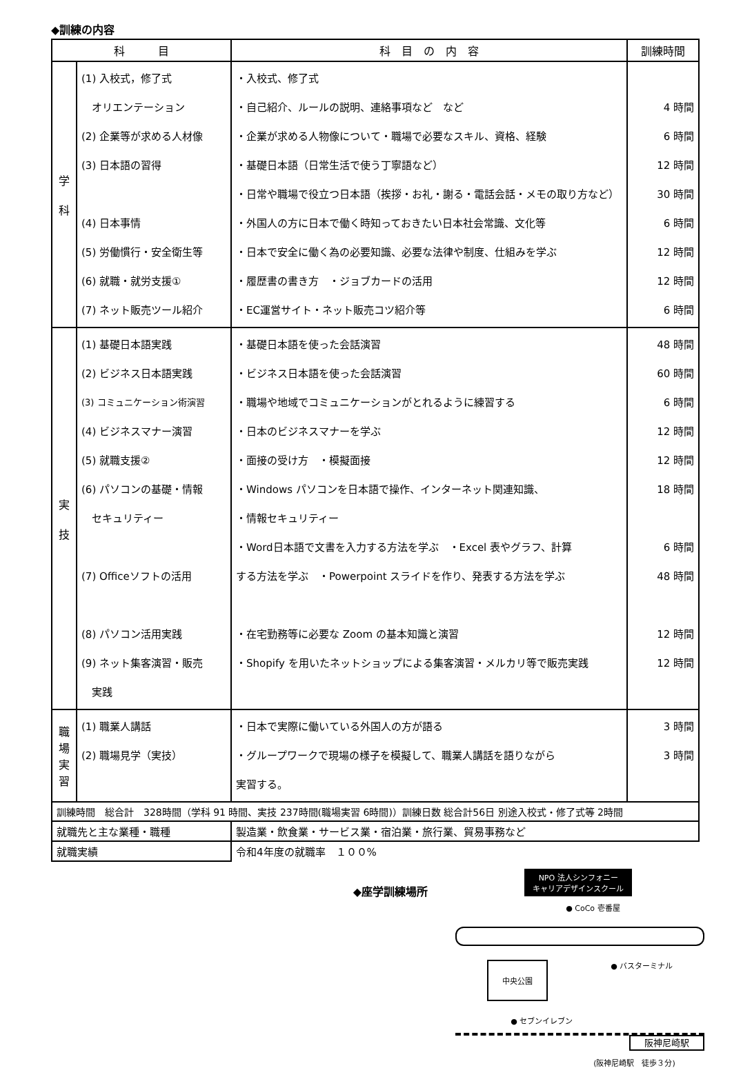◆訓練の内容
| 科 目 | | 科 目 の 内 容 | 訓練時間 |
| --- | --- | --- | --- |
| 学 科 | (1) 入校式，修了式 オリエンテーション (2) 企業等が求める人材像 (3) 日本語の習得 (4) 日本事情 (5) 労働慣行・安全衛生等 (6) 就職・就労支援① (7) ネット販売ツール紹介 | ・入校式、修了式 ・自己紹介、ルールの説明、連絡事項など など ・企業が求める人物像について・職場で必要なスキル、資格、経験 ・基礎日本語（日常生活で使う丁寧語など） ・日常や職場で役立つ日本語（挨拶・お礼・謝る・電話会話・メモの取り方など） ・外国人の方に日本で働く時知っておきたい日本社会常識、文化等 ・日本で安全に働く為の必要知識、必要な法律や制度、仕組みを学ぶ ・履歴書の書き方 ・ジョブカードの活用 ・EC運営サイト・ネット販売コツ紹介等 | 4 時間 6 時間 12 時間 30 時間 6 時間 12 時間 12 時間 6 時間 |
| 実 技 | (1) 基礎日本語実践 (2) ビジネス日本語実践 (3) コミュニケーション術演習 (4) ビジネスマナー演習 (5) 就職支援② (6) パソコンの基礎・情報 セキュリティー (7) Officeソフトの活用 (8) パソコン活用実践 (9) ネット集客演習・販売 実践 | ・基礎日本語を使った会話演習 ・ビジネス日本語を使った会話演習 ・職場や地域でコミュニケーションがとれるように練習する ・日本のビジネスマナーを学ぶ ・面接の受け方 ・模擬面接 ・Windows パソコンを日本語で操作、インターネット関連知識、 ・情報セキュリティー ・Word日本語で文書を入力する方法を学ぶ ・Excel 表やグラフ、計算 する方法を学ぶ ・Powerpoint スライドを作り、発表する方法を学ぶ ・在宅勤務等に必要な Zoom の基本知識と演習 ・Shopify を用いたネットショップによる集客演習・メルカリ等で販売実践 | 48 時間 60 時間 6 時間 12 時間 12 時間 18 時間 6 時間 48 時間 12 時間 12 時間 |
| 職 場 実 習 | (1) 職業人講話 (2) 職場見学（実技） | ・日本で実際に働いている外国人の方が語る ・グループワークで現場の様子を模擬して、職業人講話を語りながら 実習する。 | 3 時間 3 時間 |
| 訓練時間 総合計 328時間（学科 91 時間、実技 237時間(職場実習 6時間)）訓練日数 総合計56日 別途入校式・修了式等 2時間 | | | |
| 就職先と主な業種・職種 | | 製造業・飲食業・サービス業・宿泊業・旅行業、貿易事務など | |
| 就職実績 | | 令和4年度の就職率 １００% | |
◆座学訓練場所
NPO 法人シンフォニー
キャリアデザインスクール
● CoCo 壱番屋
中央公園 ● バスターミナル
● セブンイレブン
阪神尼崎駅
(阪神尼崎駅　徒歩３分)